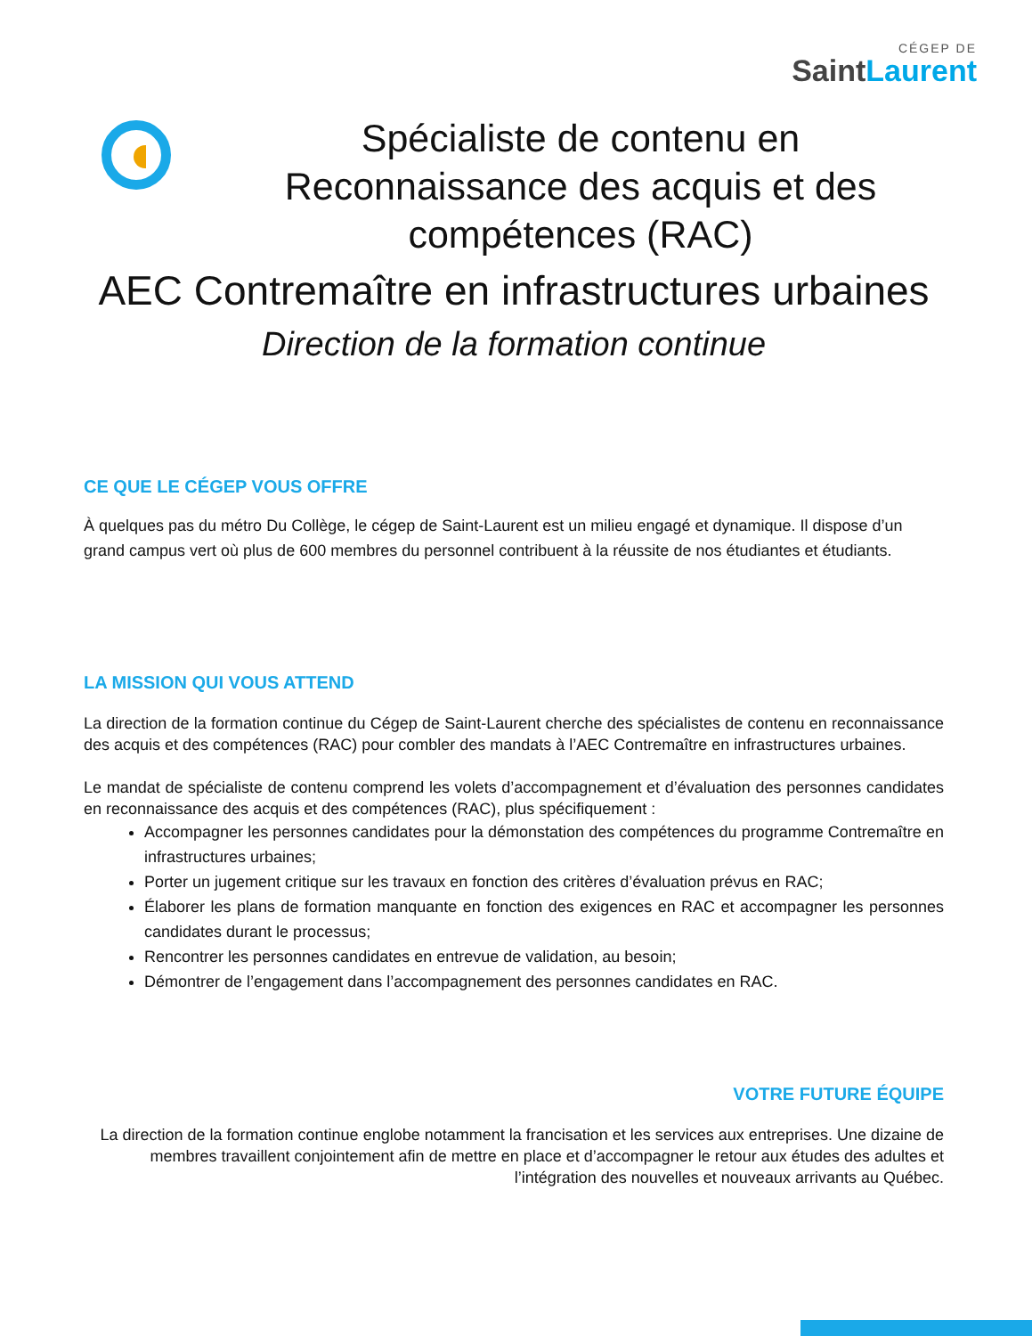CÉGEP DE
SaintLaurent
Spécialiste de contenu en Reconnaissance des acquis et des compétences (RAC)
AEC Contremaître en infrastructures urbaines
Direction de la formation continue
CE QUE LE CÉGEP VOUS OFFRE
À quelques pas du métro Du Collège, le cégep de Saint-Laurent est un milieu engagé et dynamique. Il dispose d’un grand campus vert où plus de 600 membres du personnel contribuent à la réussite de nos étudiantes et étudiants.
LA MISSION QUI VOUS ATTEND
La direction de la formation continue du Cégep de Saint-Laurent cherche des spécialistes de contenu en reconnaissance des acquis et des compétences (RAC) pour combler des mandats à l’AEC Contremaître en infrastructures urbaines.
Le mandat de spécialiste de contenu comprend les volets d’accompagnement et d’évaluation des personnes candidates en reconnaissance des acquis et des compétences (RAC), plus spécifiquement :
Accompagner les personnes candidates pour la démonstation des compétences du programme Contremaître en infrastructures urbaines;
Porter un jugement critique sur les travaux en fonction des critères d’évaluation prévus en RAC;
Élaborer les plans de formation manquante en fonction des exigences en RAC et accompagner les personnes candidates durant le processus;
Rencontrer les personnes candidates en entrevue de validation, au besoin;
Démontrer de l’engagement dans l’accompagnement des personnes candidates en RAC.
VOTRE FUTURE ÉQUIPE
La direction de la formation continue englobe notamment la francisation et les services aux entreprises. Une dizaine de membres travaillent conjointement afin de mettre en place et d’accompagner le retour aux études des adultes et l’intégration des nouvelles et nouveaux arrivants au Québec.